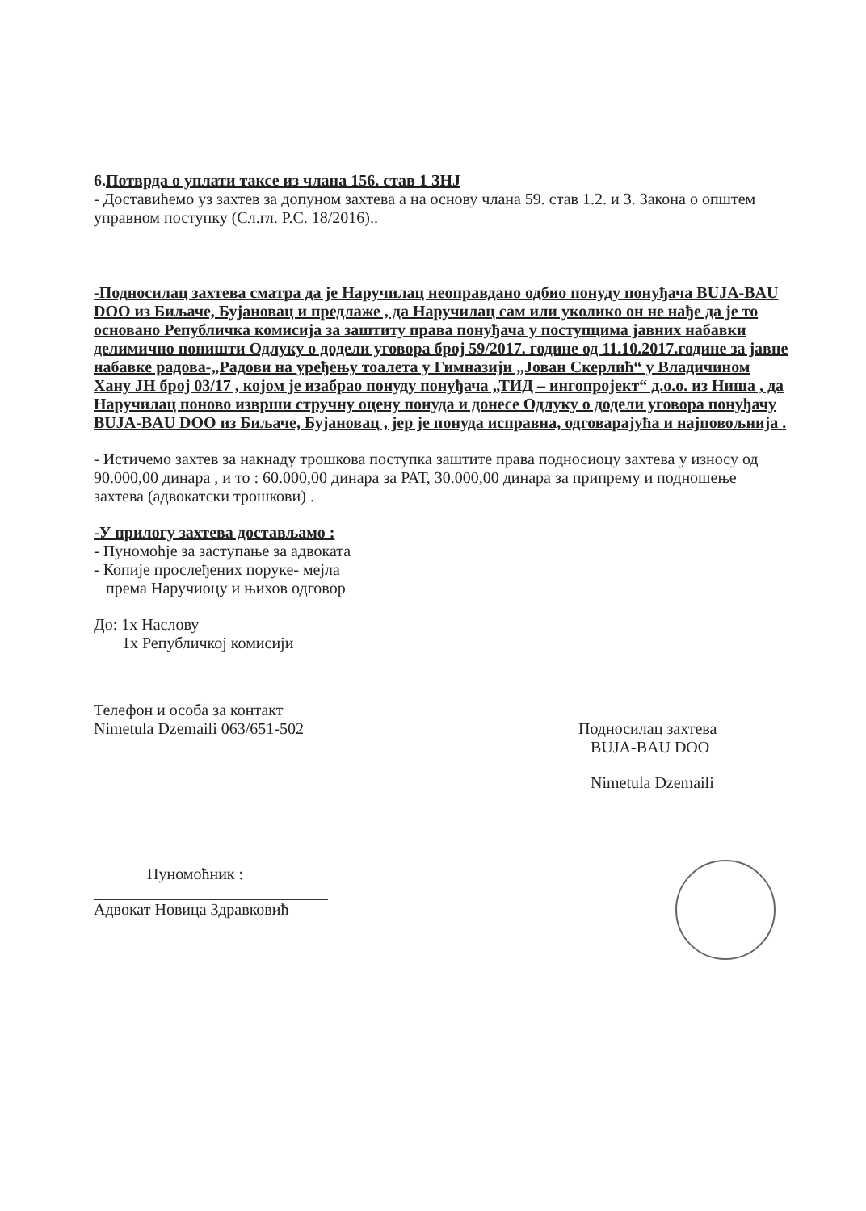6. Потврда о уплати таксе из члана 156. став 1 ЗНЈ
- Доставићемо уз захтев за допуном захтева а на основу члана 59. став 1.2. и 3. Закона о општем управном поступку (Сл.гл. Р.С. 18/2016)..
-Подносилац захтева сматра да је Наручилац неоправдано одбио понуду понуђача BUJA-BAU DOO из Биљаче, Бујановац и предлаже , да Наручилац сам или уколико он не нађе да је то основано Републичка комисија за заштиту права понуђача у поступцима јавних набавки делимично поништи Одлуку о додели уговора број 59/2017. године од 11.10.2017.године за јавне набавке радова-„Радови на уређењу тоалета у Гимназији „Јован Скерлић“ у Владичином Хану ЈН број 03/17 , којом је изабрао понуду понуђача „ТИД – ингопројект“ д.о.о. из Ниша , да Наручилац поново изврши стручну оцену понуда и донесе Одлуку о додели уговора понуђачу BUJA-BAU DOO из Биљаче, Бујановац , јер је понуда исправна, одговарајућа и најповољнија .
- Истичемо захтев за накнаду трошкова поступка заштите права подносиоцу захтева у износу од 90.000,00 динара , и то : 60.000,00 динара за РАТ, 30.000,00 динара за припрему и подношење захтева (адвокатски трошкови) .
-У прилогу захтева достављамо :
- Пуномоћје за заступање за адвоката
- Копије прослеђених поруке- мејла
према Наручиоцу и њихов одговор
До: 1х Наслову
1х Републичкој комисији
Телефон и особа за контакт
Nimetula Dzemaili 063/651-502
Подносилац захтева
BUJA-BAU DOO
Nimetula Dzemaili
Пуномоћник :
Адвокат Новица Здравковић